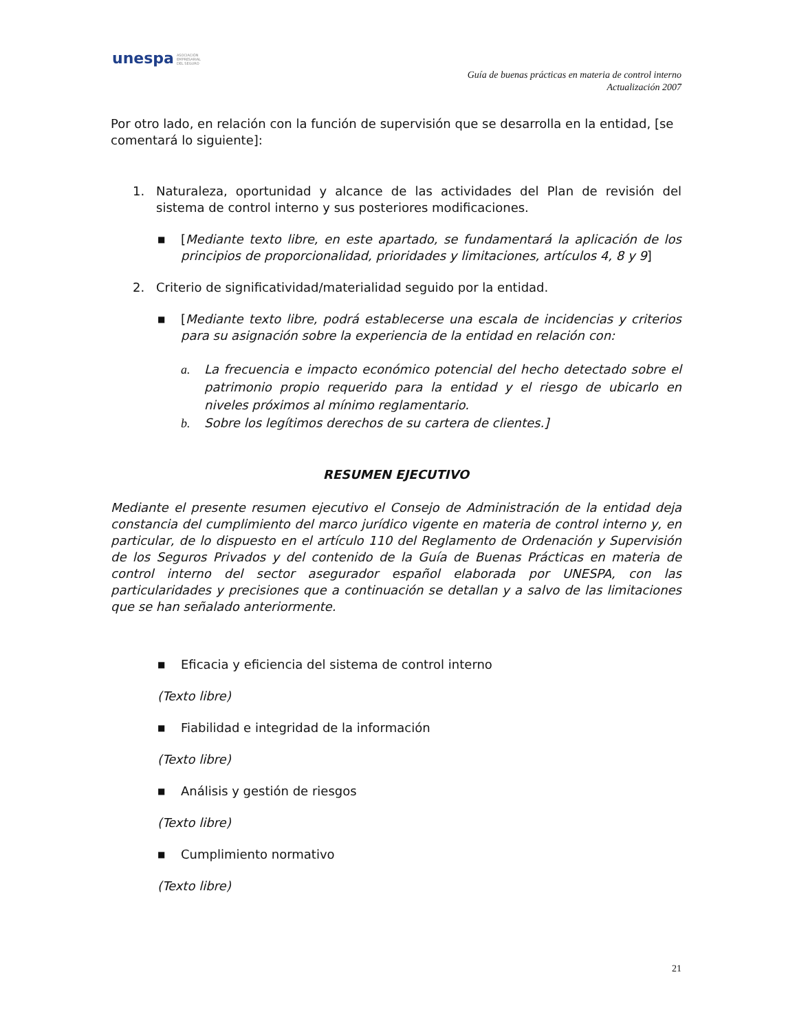unespa ASOCIACIÓN
EMPRESARIAL
DEL SEGURO
Guía de buenas prácticas en materia de control interno
Actualización 2007
Por otro lado, en relación con la función de supervisión que se desarrolla en la entidad, [se comentará lo siguiente]:
1. Naturaleza, oportunidad y alcance de las actividades del Plan de revisión del sistema de control interno y sus posteriores modificaciones.
■ [Mediante texto libre, en este apartado, se fundamentará la aplicación de los principios de proporcionalidad, prioridades y limitaciones, artículos 4, 8 y 9]
2. Criterio de significatividad/materialidad seguido por la entidad.
■ [Mediante texto libre, podrá establecerse una escala de incidencias y criterios para su asignación sobre la experiencia de la entidad en relación con:
a. La frecuencia e impacto económico potencial del hecho detectado sobre el patrimonio propio requerido para la entidad y el riesgo de ubicarlo en niveles próximos al mínimo reglamentario.
b. Sobre los legítimos derechos de su cartera de clientes.]
RESUMEN EJECUTIVO
Mediante el presente resumen ejecutivo el Consejo de Administración de la entidad deja constancia del cumplimiento del marco jurídico vigente en materia de control interno y, en particular, de lo dispuesto en el artículo 110 del Reglamento de Ordenación y Supervisión de los Seguros Privados y del contenido de la Guía de Buenas Prácticas en materia de control interno del sector asegurador español elaborada por UNESPA, con las particularidades y precisiones que a continuación se detallan y a salvo de las limitaciones que se han señalado anteriormente.
■ Eficacia y eficiencia del sistema de control interno
(Texto libre)
■ Fiabilidad e integridad de la información
(Texto libre)
■ Análisis y gestión de riesgos
(Texto libre)
■ Cumplimiento normativo
(Texto libre)
21